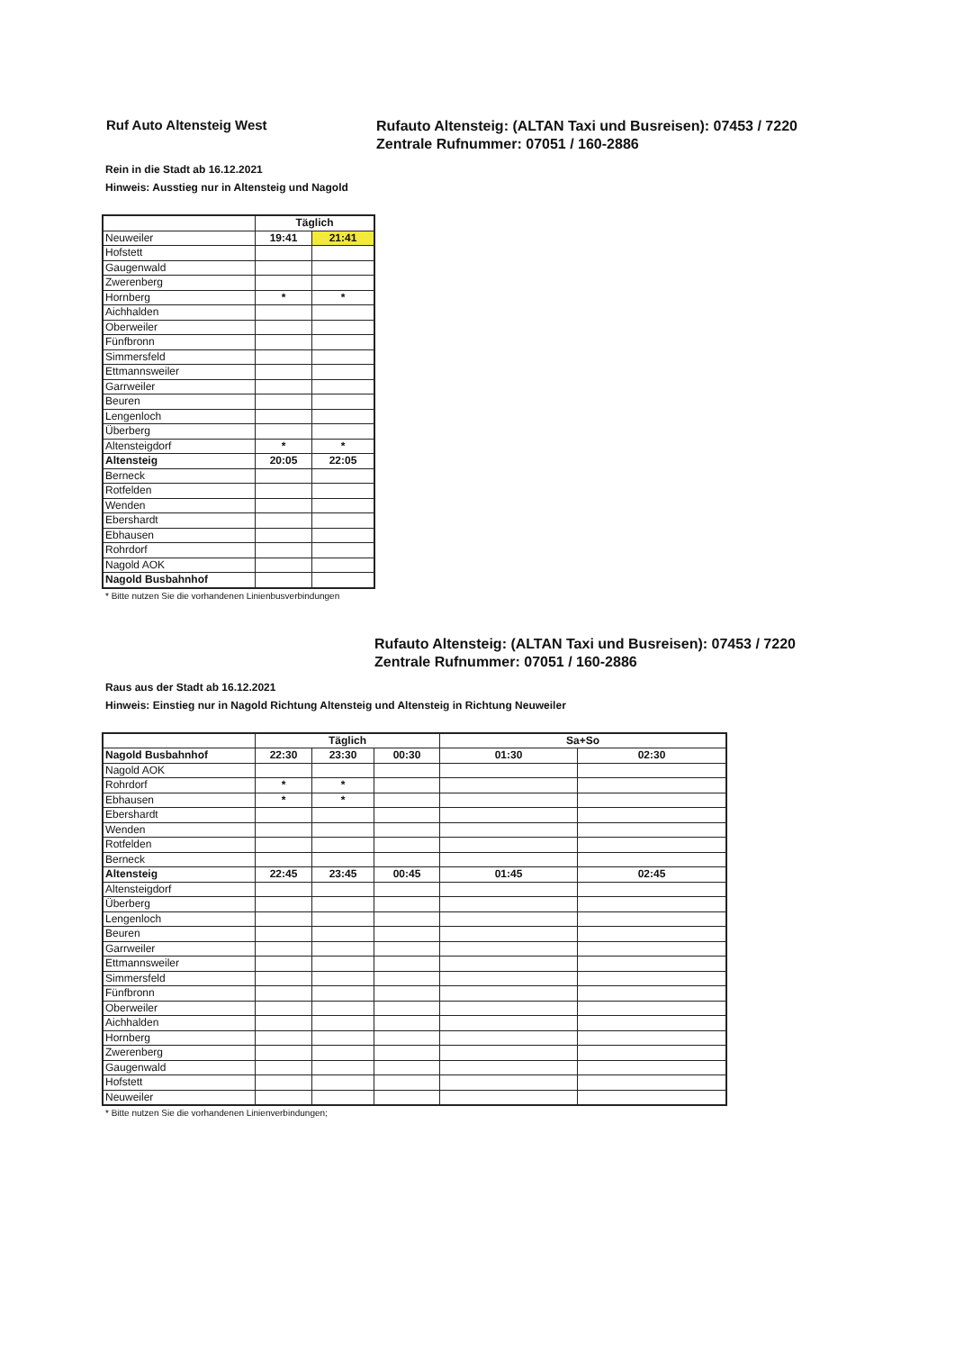Ruf Auto Altensteig West
Rufauto Altensteig: (ALTAN Taxi und Busreisen): 07453 / 7220
Zentrale Rufnummer: 07051 / 160-2886
Rein in die Stadt ab 16.12.2021
Hinweis: Ausstieg nur in Altensteig und Nagold
| | Täglich | |
| Neuweiler | 19:41 | 21:41 |
| Hofstett | | |
| Gaugenwald | | |
| Zwerenberg | | |
| Hornberg | * | * |
| Aichhalden | | |
| Oberweiler | | |
| Fünfbronn | | |
| Simmersfeld | | |
| Ettmannsweiler | | |
| Garrweiler | | |
| Beuren | | |
| Lengenloch | | |
| Überberg | | |
| Altensteigdorf | * | * |
| Altensteig | 20:05 | 22:05 |
| Berneck | | |
| Rotfelden | | |
| Wenden | | |
| Ebershardt | | |
| Ebhausen | | |
| Rohrdorf | | |
| Nagold AOK | | |
| Nagold Busbahnhof | | |
* Bitte nutzen Sie die vorhandenen Linienbusverbindungen
Rufauto Altensteig: (ALTAN Taxi und Busreisen): 07453 / 7220
Zentrale Rufnummer: 07051 / 160-2886
Raus aus der Stadt ab 16.12.2021
Hinweis: Einstieg nur in Nagold Richtung Altensteig und Altensteig in Richtung Neuweiler
| | Täglich | | | Sa+So | |
| Nagold Busbahnhof | 22:30 | 23:30 | 00:30 | 01:30 | 02:30 |
| Nagold AOK | | | | | |
| Rohrdorf | * | * | | | |
| Ebhausen | * | * | | | |
| Ebershardt | | | | | |
| Wenden | | | | | |
| Rotfelden | | | | | |
| Berneck | | | | | |
| Altensteig | 22:45 | 23:45 | 00:45 | 01:45 | 02:45 |
| Altensteigdorf | | | | | |
| Überberg | | | | | |
| Lengenloch | | | | | |
| Beuren | | | | | |
| Garrweiler | | | | | |
| Ettmannsweiler | | | | | |
| Simmersfeld | | | | | |
| Fünfbronn | | | | | |
| Oberweiler | | | | | |
| Aichhalden | | | | | |
| Hornberg | | | | | |
| Zwerenberg | | | | | |
| Gaugenwald | | | | | |
| Hofstett | | | | | |
| Neuweiler | | | | | |
* Bitte nutzen Sie die vorhandenen Linienverbindungen;